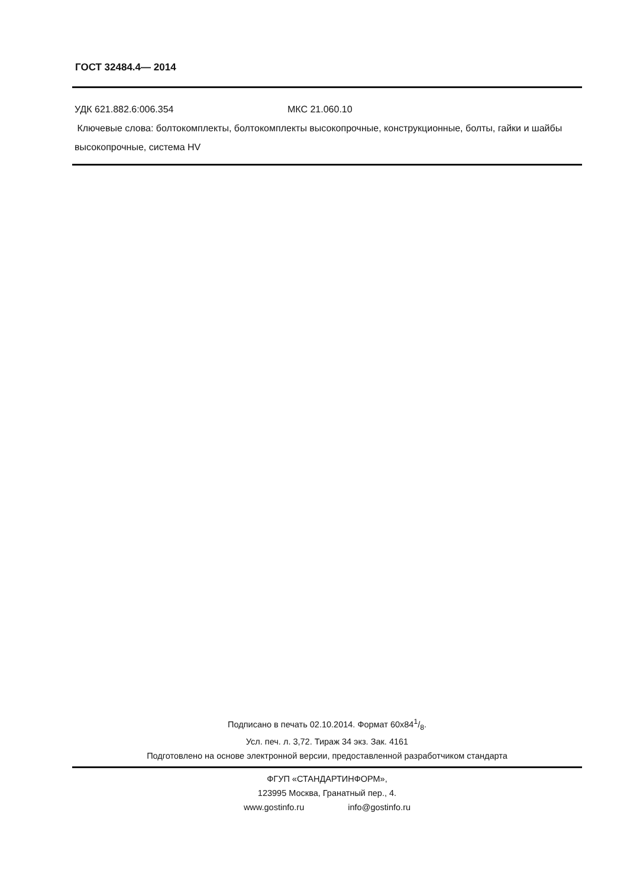ГОСТ 32484.4— 2014
УДК 621.882.6:006.354 МКС 21.060.10
Ключевые слова: болтокомплекты, болтокомплекты высокопрочные, конструкционные, болты, гайки и шайбы высокопрочные, система HV
Подписано в печать 02.10.2014. Формат 60x841/8.
Усл. печ. л. 3,72. Тираж 34 экз. Зак. 4161
Подготовлено на основе электронной версии, предоставленной разработчиком стандарта
ФГУП «СТАНДАРТИНФОРМ»,
123995 Москва, Гранатный пер., 4.
www.gostinfo.ru info@gostinfo.ru